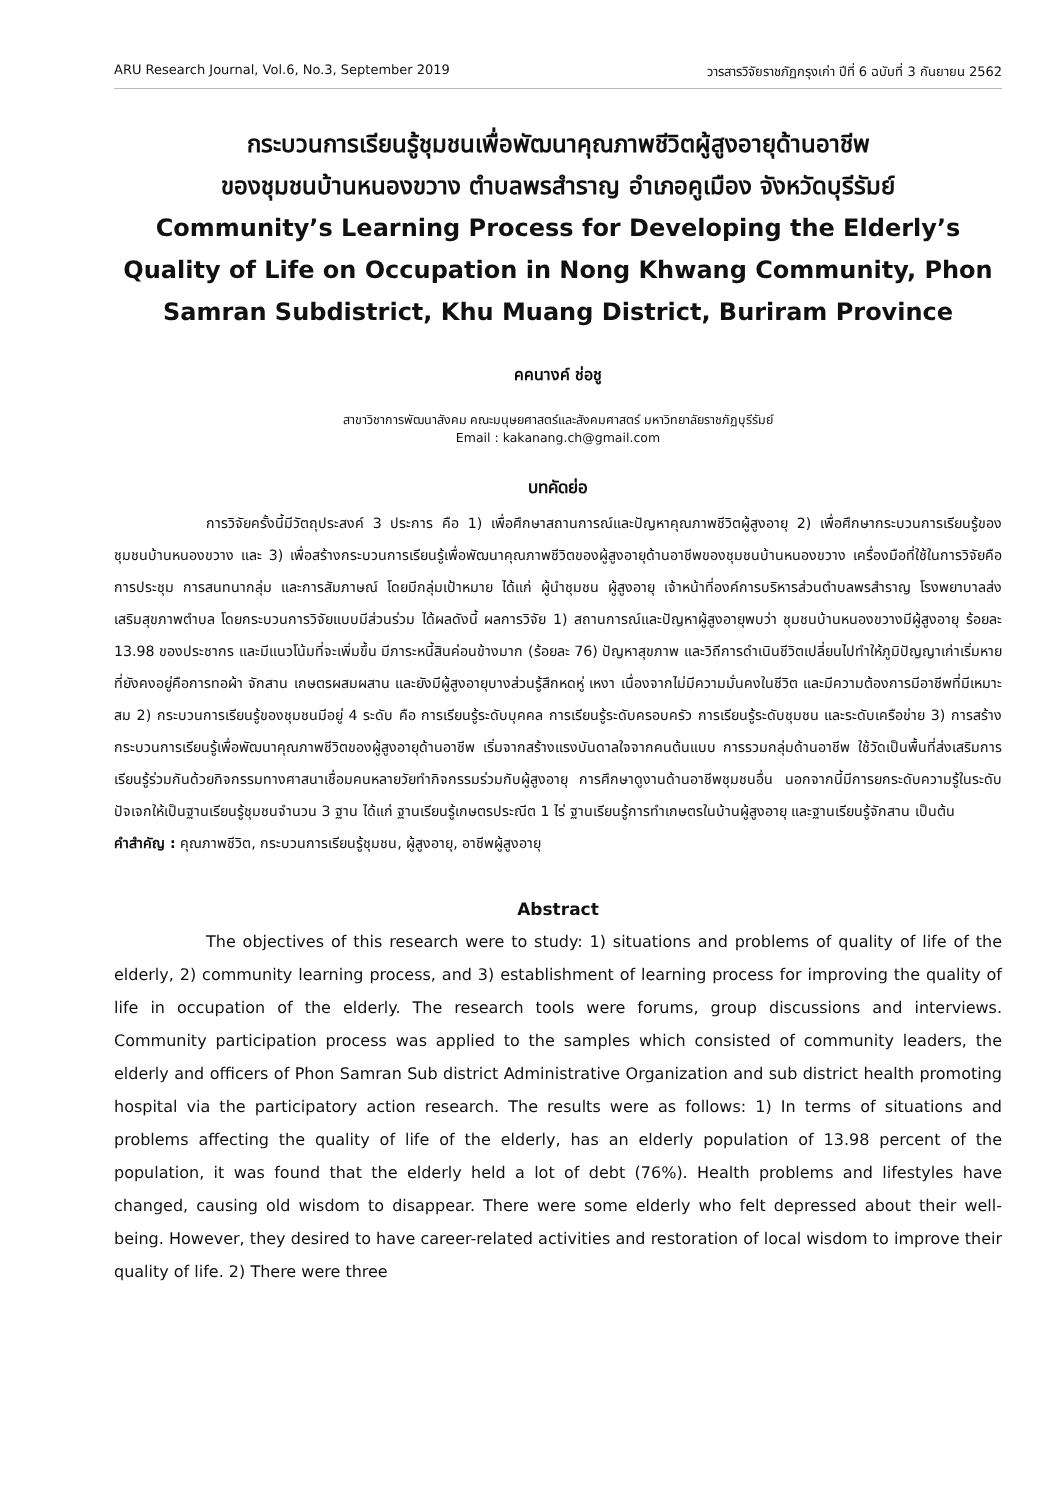ARU Research Journal, Vol.6, No.3, September 2019 วารสารวิจัยราชภัฏกรุงเก่า ปีที่ 6 ฉบับที่ 3 กันยายน 2562
กระบวนการเรียนรู้ชุมชนเพื่อพัฒนาคุณภาพชีวิตผู้สูงอายุด้านอาชีพ
ของชุมชนบ้านหนองขวาง ตำบลพรสำราญ อำเภอคูเมือง จังหวัดบุรีรัมย์
Community’s Learning Process for Developing the Elderly’s Quality of Life on Occupation in Nong Khwang Community, Phon Samran Subdistrict, Khu Muang District, Buriram Province
คคนางค์ ช่อชู
สาขาวิชาการพัฒนาสังคม คณะมนุษยศาสตร์และสังคมศาสตร์ มหาวิทยาลัยราชภัฏบุรีรัมย์
Email : kakanang.ch@gmail.com
บทคัดย่อ
การวิจัยครั้งนี้มีวัตถุประสงค์ 3 ประการ คือ 1) เพื่อศึกษาสถานการณ์และปัญหาคุณภาพชีวิตผู้สูงอายุ 2) เพื่อศึกษากระบวนการเรียนรู้ของชุมชนบ้านหนองขวาง และ 3) เพื่อสร้างกระบวนการเรียนรู้เพื่อพัฒนาคุณภาพชีวิตของผู้สูงอายุด้านอาชีพของชุมชนบ้านหนองขวาง เครื่องมือที่ใช้ในการวิจัยคือการประชุม การสนทนากลุ่ม และการสัมภาษณ์ โดยมีกลุ่มเป้าหมาย ได้แก่ ผู้นำชุมชน ผู้สูงอายุ เจ้าหน้าที่องค์การบริหารส่วนตำบลพรสำราญ โรงพยาบาลส่งเสริมสุขภาพตำบล โดยกระบวนการวิจัยแบบมีส่วนร่วม ได้ผลดังนี้ ผลการวิจัย 1) สถานการณ์และปัญหาผู้สูงอายุพบว่า ชุมชนบ้านหนองขวางมีผู้สูงอายุ ร้อยละ 13.98 ของประชากร และมีแนวโน้มที่จะเพิ่มขึ้น มีภาระหนี้สินค่อนข้างมาก (ร้อยละ 76) ปัญหาสุขภาพ และวิถีการดำเนินชีวิตเปลี่ยนไปทำให้ภูมิปัญญาเก่าเริ่มหาย ที่ยังคงอยู่คือการทอผ้า จักสาน เกษตรผสมผสาน และยังมีผู้สูงอายุบางส่วนรู้สึกหดหู่ เหงา เนื่องจากไม่มีความมั่นคงในชีวิต และมีความต้องการมีอาชีพที่มีเหมาะสม 2) กระบวนการเรียนรู้ของชุมชนมีอยู่ 4 ระดับ คือ การเรียนรู้ระดับบุคคล การเรียนรู้ระดับครอบครัว การเรียนรู้ระดับชุมชน และระดับเครือข่าย 3) การสร้างกระบวนการเรียนรู้เพื่อพัฒนาคุณภาพชีวิตของผู้สูงอายุด้านอาชีพ เริ่มจากสร้างแรงบันดาลใจจากคนต้นแบบ การรวมกลุ่มด้านอาชีพ ใช้วัดเป็นพื้นที่ส่งเสริมการเรียนรู้ร่วมกันด้วยกิจกรรมทางศาสนาเชื่อมคนหลายวัยทำกิจกรรมร่วมกับผู้สูงอายุ การศึกษาดูงานด้านอาชีพชุมชนอื่น นอกจากนี้มีการยกระดับความรู้ในระดับปัจเจกให้เป็นฐานเรียนรู้ชุมชนจำนวน 3 ฐาน ได้แก่ ฐานเรียนรู้เกษตรประณีต 1 ไร่ ฐานเรียนรู้การทำเกษตรในบ้านผู้สูงอายุ และฐานเรียนรู้จักสาน เป็นต้น
คำสำคัญ : คุณภาพชีวิต, กระบวนการเรียนรู้ชุมชน, ผู้สูงอายุ, อาชีพผู้สูงอายุ
Abstract
The objectives of this research were to study: 1) situations and problems of quality of life of the elderly, 2) community learning process, and 3) establishment of learning process for improving the quality of life in occupation of the elderly. The research tools were forums, group discussions and interviews. Community participation process was applied to the samples which consisted of community leaders, the elderly and officers of Phon Samran Sub district Administrative Organization and sub district health promoting hospital via the participatory action research. The results were as follows: 1) In terms of situations and problems affecting the quality of life of the elderly, has an elderly population of 13.98 percent of the population, it was found that the elderly held a lot of debt (76%). Health problems and lifestyles have changed, causing old wisdom to disappear. There were some elderly who felt depressed about their well-being. However, they desired to have career-related activities and restoration of local wisdom to improve their quality of life. 2) There were three